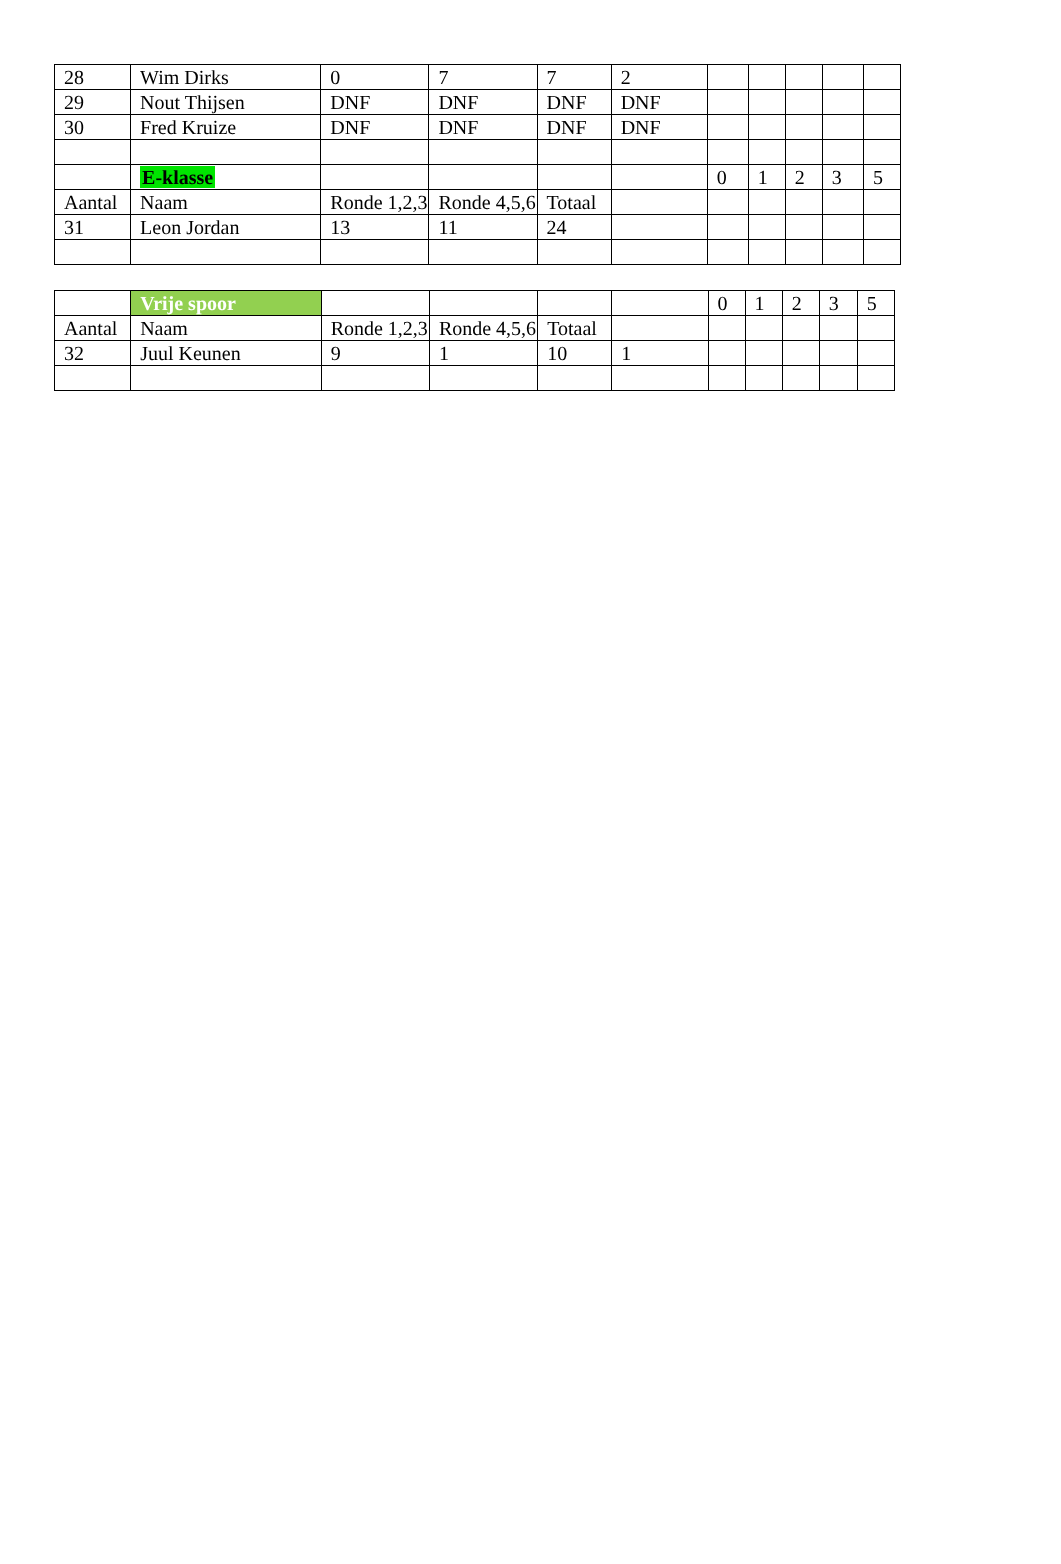| 28 | Wim Dirks | 0 | 7 | 7 | 2 | | | | | |
| 29 | Nout Thijsen | DNF | DNF | DNF | DNF | | | | | |
| 30 | Fred Kruize | DNF | DNF | DNF | DNF | | | | | |
| | E-klasse | | | | | 0 | 1 | 2 | 3 | 5 |
| Aantal | Naam | Ronde 1,2,3 | Ronde 4,5,6 | Totaal | | | | | | |
| 31 | Leon Jordan | 13 | 11 | 24 | | | | | | |
| | Vrije spoor | | | | | 0 | 1 | 2 | 3 | 5 |
| Aantal | Naam | Ronde 1,2,3 | Ronde 4,5,6 | Totaal | | | | | | |
| 32 | Juul Keunen | 9 | 1 | 10 | 1 | | | | | |